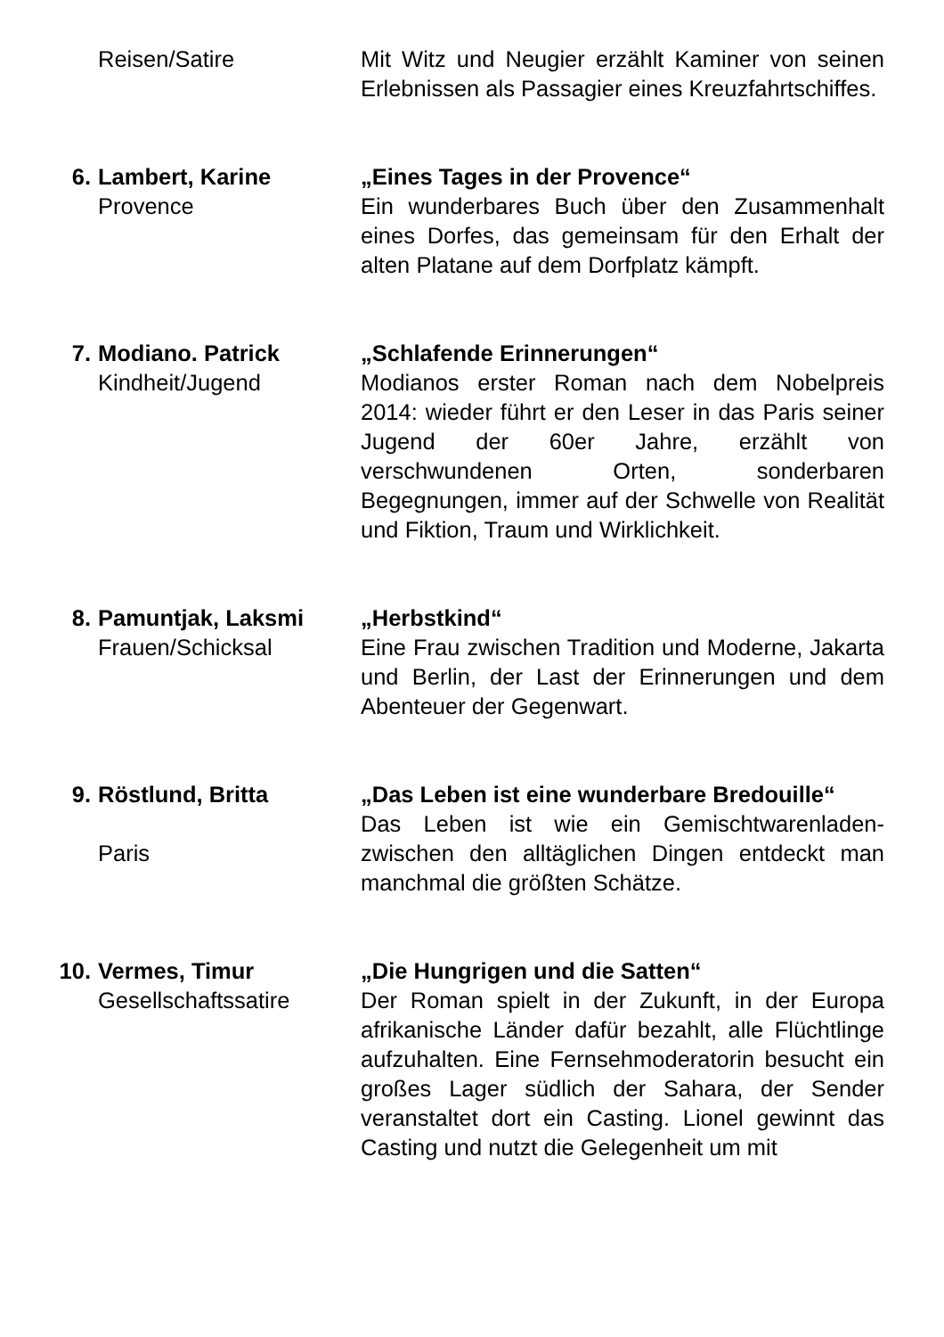Reisen/Satire Mit Witz und Neugier erzählt Kaminer von seinen Erlebnissen als Passagier eines Kreuzfahrtschiffes.
6. Lambert, Karine
Provence
„Eines Tages in der Provence“
Ein wunderbares Buch über den Zusammenhalt eines Dorfes, das gemeinsam für den Erhalt der alten Platane auf dem Dorfplatz kämpft.
7. Modiano. Patrick
Kindheit/Jugend
„Schlafende Erinnerungen“
Modianos erster Roman nach dem Nobelpreis 2014: wieder führt er den Leser in das Paris seiner Jugend der 60er Jahre, erzählt von verschwundenen Orten, sonderbaren Begegnungen, immer auf der Schwelle von Realität und Fiktion, Traum und Wirklichkeit.
8. Pamuntjak, Laksmi
Frauen/Schicksal
„Herbstkind“
Eine Frau zwischen Tradition und Moderne, Jakarta und Berlin, der Last der Erinnerungen und dem Abenteuer der Gegenwart.
9. Röstlund, Britta
Paris
„Das Leben ist eine wunderbare Bredouille“
Das Leben ist wie ein Gemischtwarenladen-zwischen den alltäglichen Dingen entdeckt man manchmal die größten Schätze.
10. Vermes, Timur
Gesellschaftssatire
„Die Hungrigen und die Satten“
Der Roman spielt in der Zukunft, in der Europa afrikanische Länder dafür bezahlt, alle Flüchtlinge aufzuhalten. Eine Fernsehmoderatorin besucht ein großes Lager südlich der Sahara, der Sender veranstaltet dort ein Casting. Lionel gewinnt das Casting und nutzt die Gelegenheit um mit